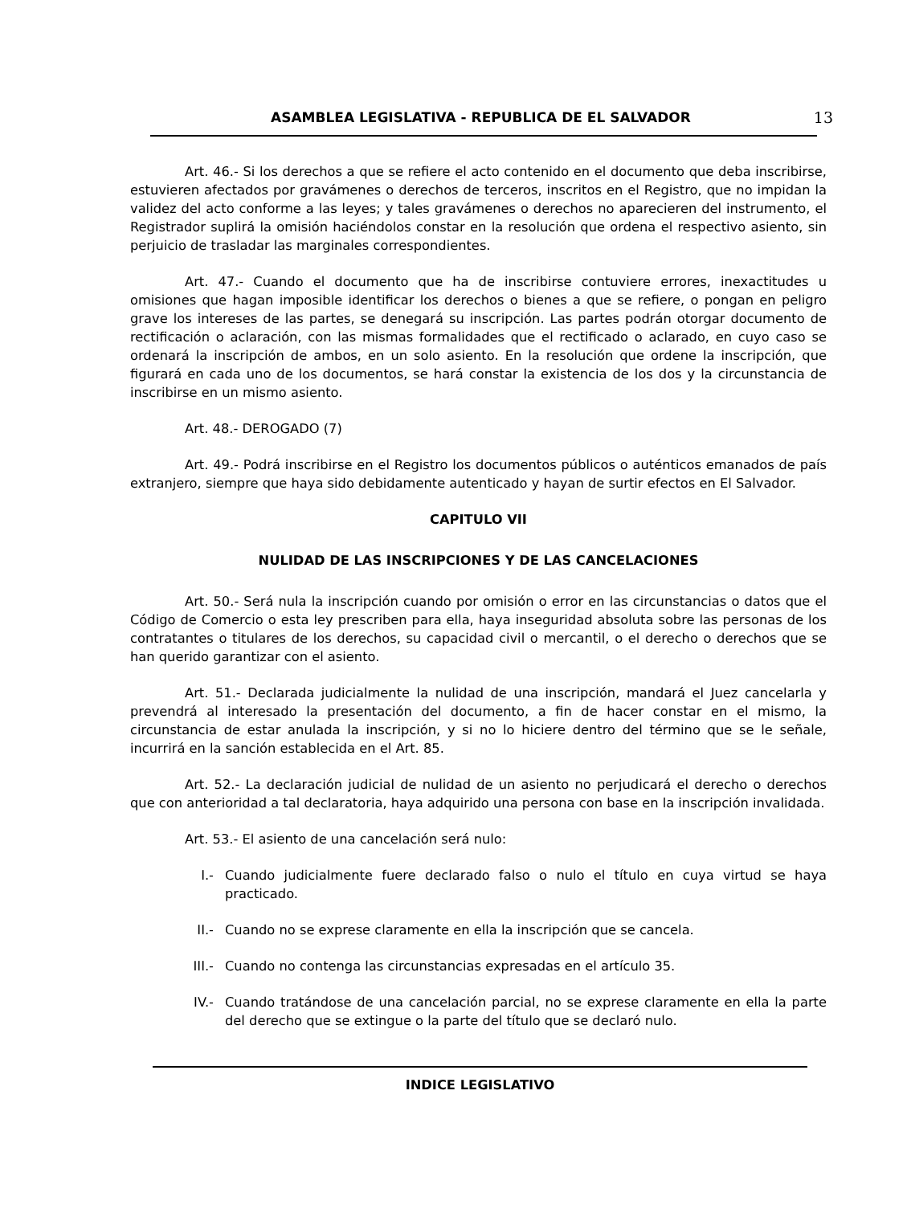ASAMBLEA LEGISLATIVA - REPUBLICA DE EL SALVADOR 13
Art. 46.- Si los derechos a que se refiere el acto contenido en el documento que deba inscribirse, estuvieren afectados por gravámenes o derechos de terceros, inscritos en el Registro, que no impidan la validez del acto conforme a las leyes; y tales gravámenes o derechos no aparecieren del instrumento, el Registrador suplirá la omisión haciéndolos constar en la resolución que ordena el respectivo asiento, sin perjuicio de trasladar las marginales correspondientes.
Art. 47.- Cuando el documento que ha de inscribirse contuviere errores, inexactitudes u omisiones que hagan imposible identificar los derechos o bienes a que se refiere, o pongan en peligro grave los intereses de las partes, se denegará su inscripción. Las partes podrán otorgar documento de rectificación o aclaración, con las mismas formalidades que el rectificado o aclarado, en cuyo caso se ordenará la inscripción de ambos, en un solo asiento. En la resolución que ordene la inscripción, que figurará en cada uno de los documentos, se hará constar la existencia de los dos y la circunstancia de inscribirse en un mismo asiento.
Art. 48.- DEROGADO (7)
Art. 49.- Podrá inscribirse en el Registro los documentos públicos o auténticos emanados de país extranjero, siempre que haya sido debidamente autenticado y hayan de surtir efectos en El Salvador.
CAPITULO VII
NULIDAD DE LAS INSCRIPCIONES Y DE LAS CANCELACIONES
Art. 50.- Será nula la inscripción cuando por omisión o error en las circunstancias o datos que el Código de Comercio o esta ley prescriben para ella, haya inseguridad absoluta sobre las personas de los contratantes o titulares de los derechos, su capacidad civil o mercantil, o el derecho o derechos que se han querido garantizar con el asiento.
Art. 51.- Declarada judicialmente la nulidad de una inscripción, mandará el Juez cancelarla y prevendrá al interesado la presentación del documento, a fin de hacer constar en el mismo, la circunstancia de estar anulada la inscripción, y si no lo hiciere dentro del término que se le señale, incurrirá en la sanción establecida en el Art. 85.
Art. 52.- La declaración judicial de nulidad de un asiento no perjudicará el derecho o derechos que con anterioridad a tal declaratoria, haya adquirido una persona con base en la inscripción invalidada.
Art. 53.- El asiento de una cancelación será nulo:
I.- Cuando judicialmente fuere declarado falso o nulo el título en cuya virtud se haya practicado.
II.- Cuando no se exprese claramente en ella la inscripción que se cancela.
III.- Cuando no contenga las circunstancias expresadas en el artículo 35.
IV.- Cuando tratándose de una cancelación parcial, no se exprese claramente en ella la parte del derecho que se extingue o la parte del título que se declaró nulo.
INDICE LEGISLATIVO